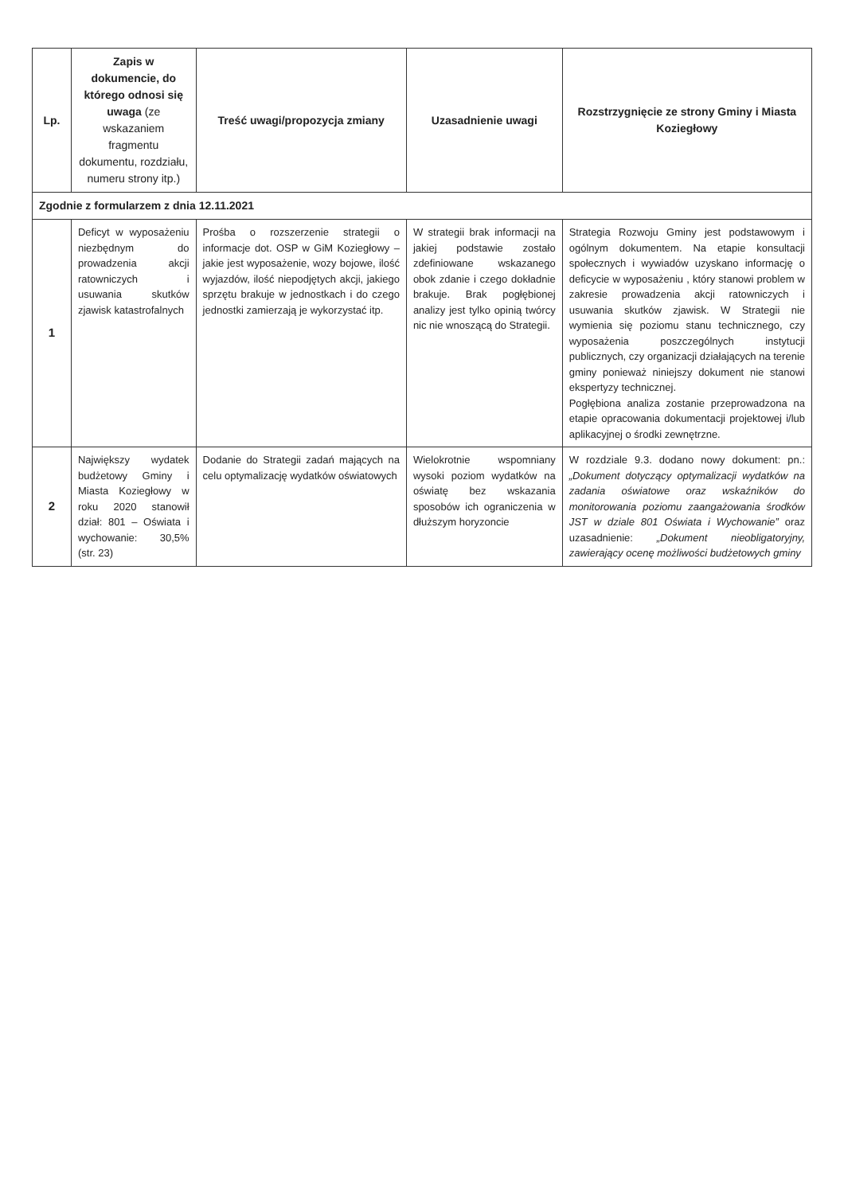| Lp. | Zapis w dokumencie, do którego odnosi się uwaga (ze wskazaniem fragmentu dokumentu, rozdziału, numeru strony itp.) | Treść uwagi/propozycja zmiany | Uzasadnienie uwagi | Rozstrzygnięcie ze strony Gminy i Miasta Koziegłowy |
| --- | --- | --- | --- | --- |
| Zgodnie z formularzem z dnia 12.11.2021 | | | | |
| 1 | Deficyt w wyposażeniu niezbędnym do prowadzenia akcji ratowniczych i usuwania skutków zjawisk katastrofalnych | Prośba o rozszerzenie strategii o informacje dot. OSP w GiM Koziegłowy – jakie jest wyposażenie, wozy bojowe, ilość wyjazdów, ilość niepodjętych akcji, jakiego sprzętu brakuje w jednostkach i do czego jednostki zamierzają je wykorzystać itp. | W strategii brak informacji na jakiej podstawie zostało zdefiniowane wskazanego obok zdanie i czego dokładnie brakuje. Brak pogłębionej analizy jest tylko opinią twórcy nic nie wnoszącą do Strategii. | Strategia Rozwoju Gminy jest podstawowym i ogólnym dokumentem. Na etapie konsultacji społecznych i wywiadów uzyskano informację o deficycie w wyposażeniu , który stanowi problem w zakresie prowadzenia akcji ratowniczych i usuwania skutków zjawisk. W Strategii nie wymienia się poziomu stanu technicznego, czy wyposażenia poszczególnych instytucji publicznych, czy organizacji działających na terenie gminy ponieważ niniejszy dokument nie stanowi ekspertyzy technicznej. Pogłębiona analiza zostanie przeprowadzona na etapie opracowania dokumentacji projektowej i/lub aplikacyjnej o środki zewnętrzne. |
| 2 | Największy wydatek budżetowy Gminy i Miasta Koziegłowy w roku 2020 stanowił dział: 801 – Oświata i wychowanie: 30,5% (str. 23) | Dodanie do Strategii zadań mających na celu optymalizację wydatków oświatowych | Wielokrotnie wspomniany wysoki poziom wydatków na oświatę bez wskazania sposobów ich ograniczenia w dłuższym horyzoncie | W rozdziale 9.3. dodano nowy dokument: pn.: „Dokument dotyczący optymalizacji wydatków na zadania oświatowe oraz wskaźników do monitorowania poziomu zaangażowania środków JST w dziale 801 Oświata i Wychowanie” oraz uzasadnienie: „Dokument nieobligatoryjny, zawierający ocenę możliwości budżetowych gminy |